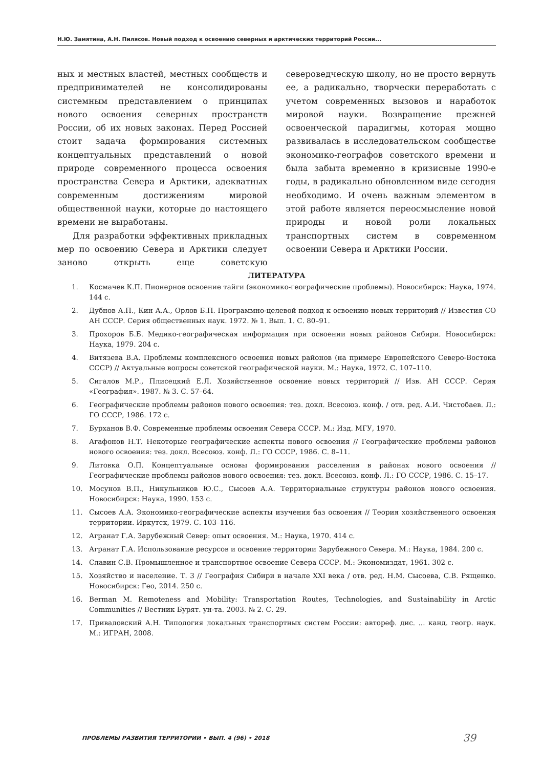Н.Ю. Замятина, А.Н. Пилясов. Новый подход к освоению северных и арктических территорий России...
ных и местных властей, местных сообществ и предпринимателей не консолидированы системным представлением о принципах нового освоения северных пространств России, об их новых законах. Перед Россией стоит задача формирования системных концептуальных представлений о новой природе современного процесса освоения пространства Севера и Арктики, адекватных современным достижениям мировой общественной науки, которые до настоящего времени не выработаны.
Для разработки эффективных прикладных мер по освоению Севера и Арктики следует заново открыть еще советскую североведческую школу, но не просто вернуть ее, а радикально, творчески переработать с учетом современных вызовов и наработок мировой науки. Возвращение прежней освоенческой парадигмы, которая мощно развивалась в исследовательском сообществе экономико-географов советского времени и была забыта временно в кризисные 1990-е годы, в радикально обновленном виде сегодня необходимо. И очень важным элементом в этой работе является переосмысление новой природы и новой роли локальных транспортных систем в современном освоении Севера и Арктики России.
ЛИТЕРАТУРА
1. Космачев К.П. Пионерное освоение тайги (экономико-географические проблемы). Новосибирск: Наука, 1974. 144 с.
2. Дубнов А.П., Кин А.А., Орлов Б.П. Программно-целевой подход к освоению новых территорий // Известия СО АН СССР. Серия общественных наук. 1972. № 1. Вып. 1. С. 80–91.
3. Прохоров Б.Б. Медико-географическая информация при освоении новых районов Сибири. Новосибирск: Наука, 1979. 204 с.
4. Витязева В.А. Проблемы комплексного освоения новых районов (на примере Европейского Северо-Востока СССР) // Актуальные вопросы советской географической науки. М.: Наука, 1972. С. 107–110.
5. Сигалов М.Р., Плисецкий Е.Л. Хозяйственное освоение новых территорий // Изв. АН СССР. Серия «География». 1987. № 3. С. 57–64.
6. Географические проблемы районов нового освоения: тез. докл. Всесоюз. конф. / отв. ред. А.И. Чистобаев. Л.: ГО СССР, 1986. 172 с.
7. Бурханов В.Ф. Современные проблемы освоения Севера СССР. М.: Изд. МГУ, 1970.
8. Агафонов Н.Т. Некоторые географические аспекты нового освоения // Географические проблемы районов нового освоения: тез. докл. Всесоюз. конф. Л.: ГО СССР, 1986. С. 8–11.
9. Литовка О.П. Концептуальные основы формирования расселения в районах нового освоения // Географические проблемы районов нового освоения: тез. докл. Всесоюз. конф. Л.: ГО СССР, 1986. С. 15–17.
10. Мосунов В.П., Никульников Ю.С., Сысоев А.А. Территориальные структуры районов нового освоения. Новосибирск: Наука, 1990. 153 с.
11. Сысоев А.А. Экономико-географические аспекты изучения баз освоения // Теория хозяйственного освоения территории. Иркутск, 1979. С. 103–116.
12. Агранат Г.А. Зарубежный Север: опыт освоения. М.: Наука, 1970. 414 с.
13. Агранат Г.А. Использование ресурсов и освоение территории Зарубежного Севера. М.: Наука, 1984. 200 с.
14. Славин С.В. Промышленное и транспортное освоение Севера СССР. М.: Экономиздат, 1961. 302 с.
15. Хозяйство и население. Т. 3 // География Сибири в начале XXI века / отв. ред. Н.М. Сысоева, С.В. Рященко. Новосибирск: Гео, 2014. 250 с.
16. Berman M. Remoteness and Mobility: Transportation Routes, Technologies, and Sustainability in Arctic Communities // Вестник Бурят. ун-та. 2003. № 2. С. 29.
17. Приваловский А.Н. Типология локальных транспортных систем России: автореф. дис. ... канд. геогр. наук. М.: ИГРАН, 2008.
ПРОБЛЕМЫ РАЗВИТИЯ ТЕРРИТОРИИ • ВЫП. 4 (96) • 2018 39